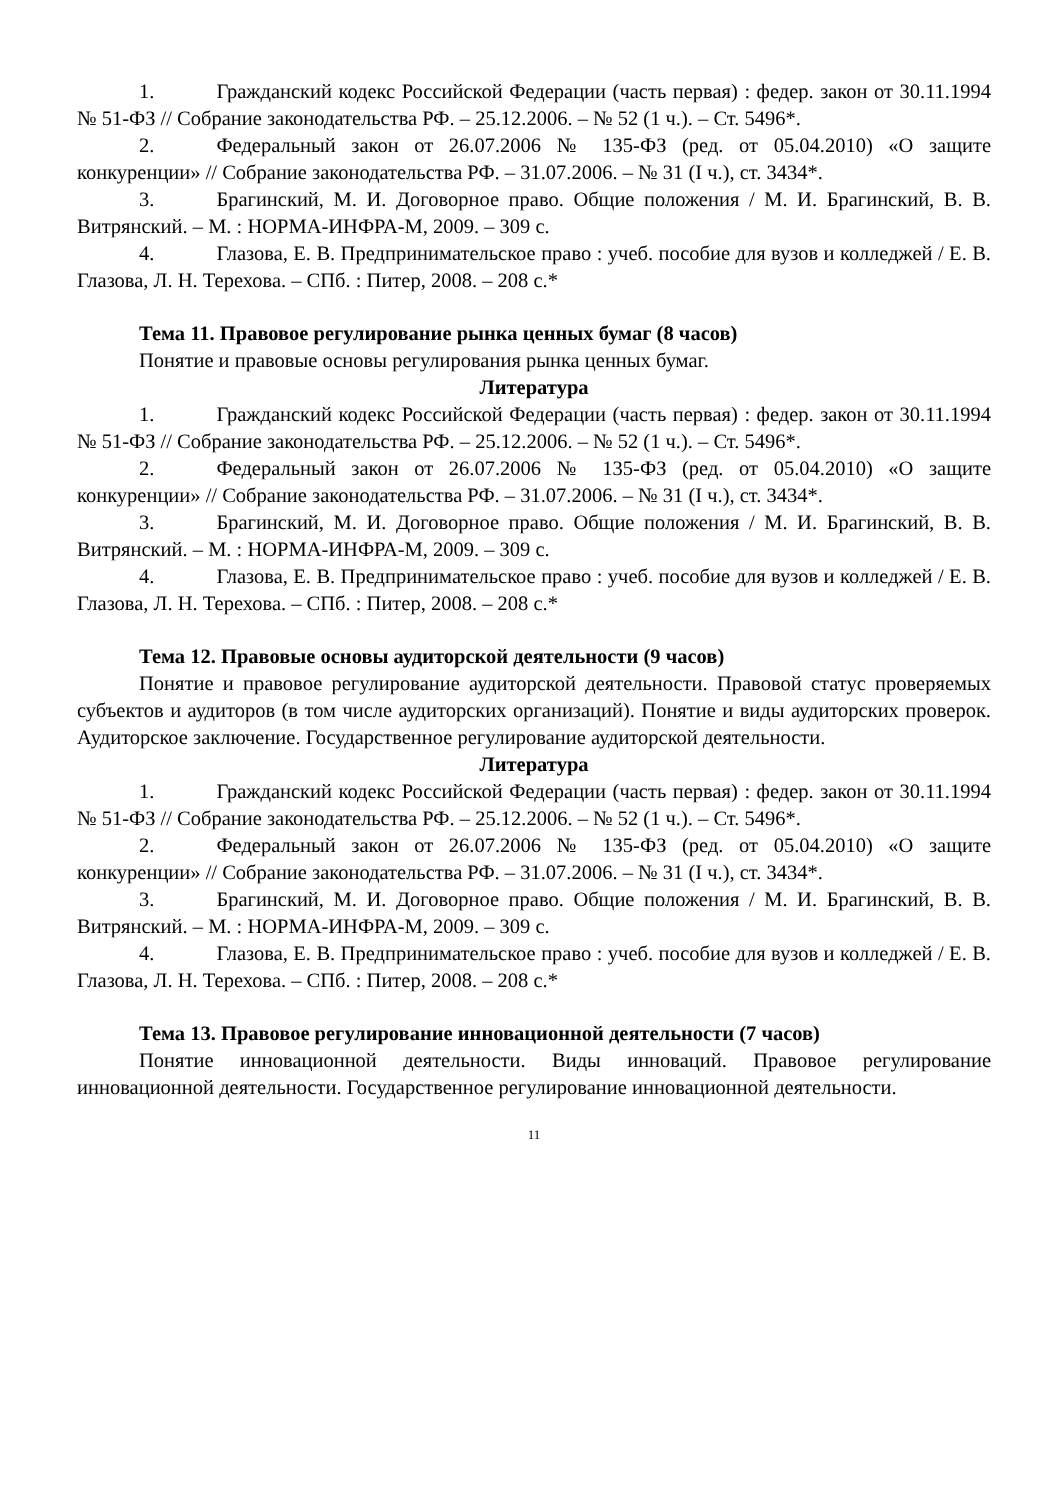1. Гражданский кодекс Российской Федерации (часть первая) : федер. закон от 30.11.1994 № 51-ФЗ // Собрание законодательства РФ. – 25.12.2006. – № 52 (1 ч.). – Ст. 5496*.
2. Федеральный закон от 26.07.2006 № 135-ФЗ (ред. от 05.04.2010) «О защите конкуренции» // Собрание законодательства РФ. – 31.07.2006. – № 31 (I ч.), ст. 3434*.
3. Брагинский, М. И. Договорное право. Общие положения / М. И. Брагинский, В. В. Витрянский. – М. : НОРМА-ИНФРА-М, 2009. – 309 с.
4. Глазова, Е. В. Предпринимательское право : учеб. пособие для вузов и колледжей / Е. В. Глазова, Л. Н. Терехова. – СПб. : Питер, 2008. – 208 с.*
Тема 11. Правовое регулирование рынка ценных бумаг (8 часов)
Понятие и правовые основы регулирования рынка ценных бумаг.
Литература
1. Гражданский кодекс Российской Федерации (часть первая) : федер. закон от 30.11.1994 № 51-ФЗ // Собрание законодательства РФ. – 25.12.2006. – № 52 (1 ч.). – Ст. 5496*.
2. Федеральный закон от 26.07.2006 № 135-ФЗ (ред. от 05.04.2010) «О защите конкуренции» // Собрание законодательства РФ. – 31.07.2006. – № 31 (I ч.), ст. 3434*.
3. Брагинский, М. И. Договорное право. Общие положения / М. И. Брагинский, В. В. Витрянский. – М. : НОРМА-ИНФРА-М, 2009. – 309 с.
4. Глазова, Е. В. Предпринимательское право : учеб. пособие для вузов и колледжей / Е. В. Глазова, Л. Н. Терехова. – СПб. : Питер, 2008. – 208 с.*
Тема 12. Правовые основы аудиторской деятельности (9 часов)
Понятие и правовое регулирование аудиторской деятельности. Правовой статус проверяемых субъектов и аудиторов (в том числе аудиторских организаций). Понятие и виды аудиторских проверок. Аудиторское заключение. Государственное регулирование аудиторской деятельности.
Литература
1. Гражданский кодекс Российской Федерации (часть первая) : федер. закон от 30.11.1994 № 51-ФЗ // Собрание законодательства РФ. – 25.12.2006. – № 52 (1 ч.). – Ст. 5496*.
2. Федеральный закон от 26.07.2006 № 135-ФЗ (ред. от 05.04.2010) «О защите конкуренции» // Собрание законодательства РФ. – 31.07.2006. – № 31 (I ч.), ст. 3434*.
3. Брагинский, М. И. Договорное право. Общие положения / М. И. Брагинский, В. В. Витрянский. – М. : НОРМА-ИНФРА-М, 2009. – 309 с.
4. Глазова, Е. В. Предпринимательское право : учеб. пособие для вузов и колледжей / Е. В. Глазова, Л. Н. Терехова. – СПб. : Питер, 2008. – 208 с.*
Тема 13. Правовое регулирование инновационной деятельности (7 часов)
Понятие инновационной деятельности. Виды инноваций. Правовое регулирование инновационной деятельности. Государственное регулирование инновационной деятельности.
11